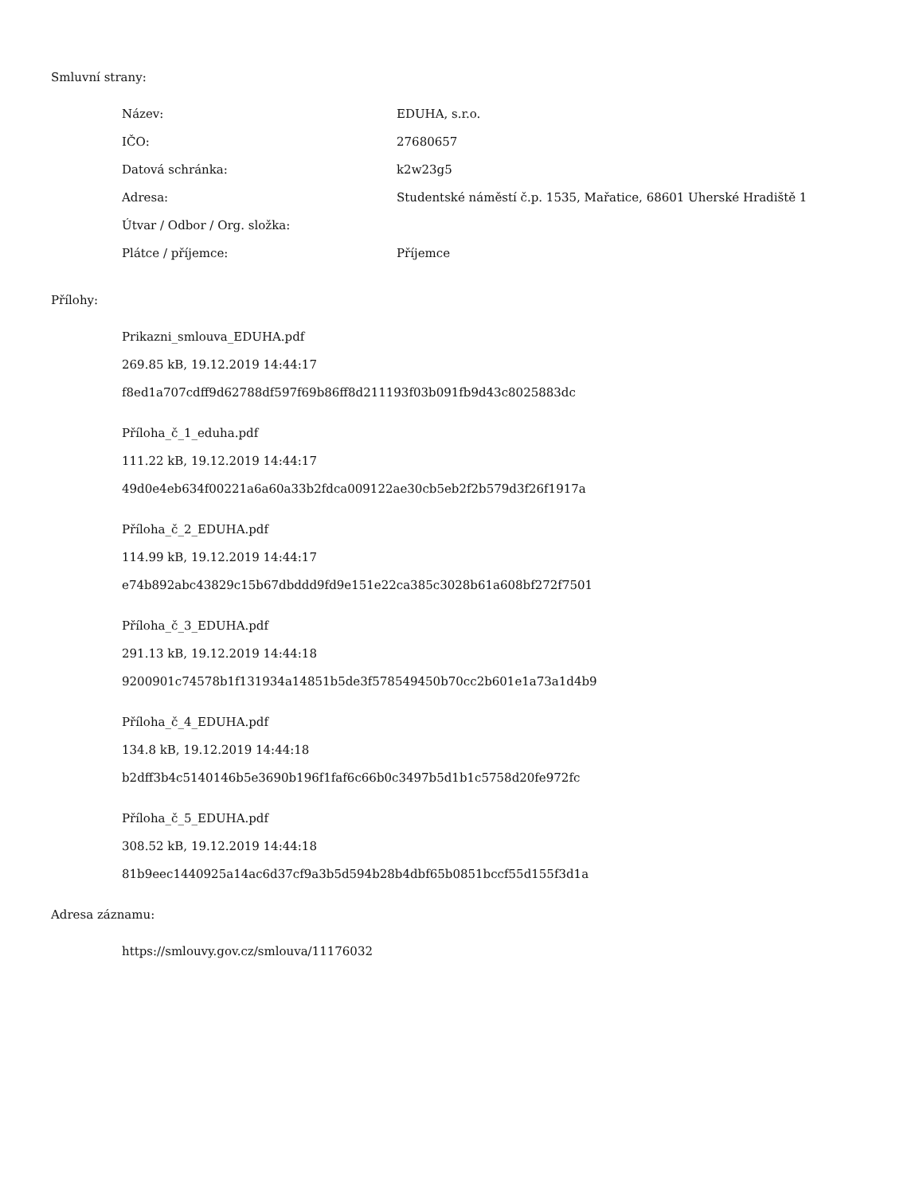Smluvní strany:
| Název: | EDUHA, s.r.o. |
| IČO: | 27680657 |
| Datová schránka: | k2w23g5 |
| Adresa: | Studentské náměstí č.p. 1535, Mařatice, 68601 Uherské Hradiště 1 |
| Útvar / Odbor / Org. složka: | |
| Plátce / příjemce: | Příjemce |
Přílohy:
Prikazni_smlouva_EDUHA.pdf
269.85 kB, 19.12.2019 14:44:17
f8ed1a707cdff9d62788df597f69b86ff8d211193f03b091fb9d43c8025883dc
Příloha_č_1_eduha.pdf
111.22 kB, 19.12.2019 14:44:17
49d0e4eb634f00221a6a60a33b2fdca009122ae30cb5eb2f2b579d3f26f1917a
Příloha_č_2_EDUHA.pdf
114.99 kB, 19.12.2019 14:44:17
e74b892abc43829c15b67dbddd9fd9e151e22ca385c3028b61a608bf272f7501
Příloha_č_3_EDUHA.pdf
291.13 kB, 19.12.2019 14:44:18
9200901c74578b1f131934a14851b5de3f578549450b70cc2b601e1a73a1d4b9
Příloha_č_4_EDUHA.pdf
134.8 kB, 19.12.2019 14:44:18
b2dff3b4c5140146b5e3690b196f1faf6c66b0c3497b5d1b1c5758d20fe972fc
Příloha_č_5_EDUHA.pdf
308.52 kB, 19.12.2019 14:44:18
81b9eec1440925a14ac6d37cf9a3b5d594b28b4dbf65b0851bccf55d155f3d1a
Adresa záznamu:
https://smlouvy.gov.cz/smlouva/11176032